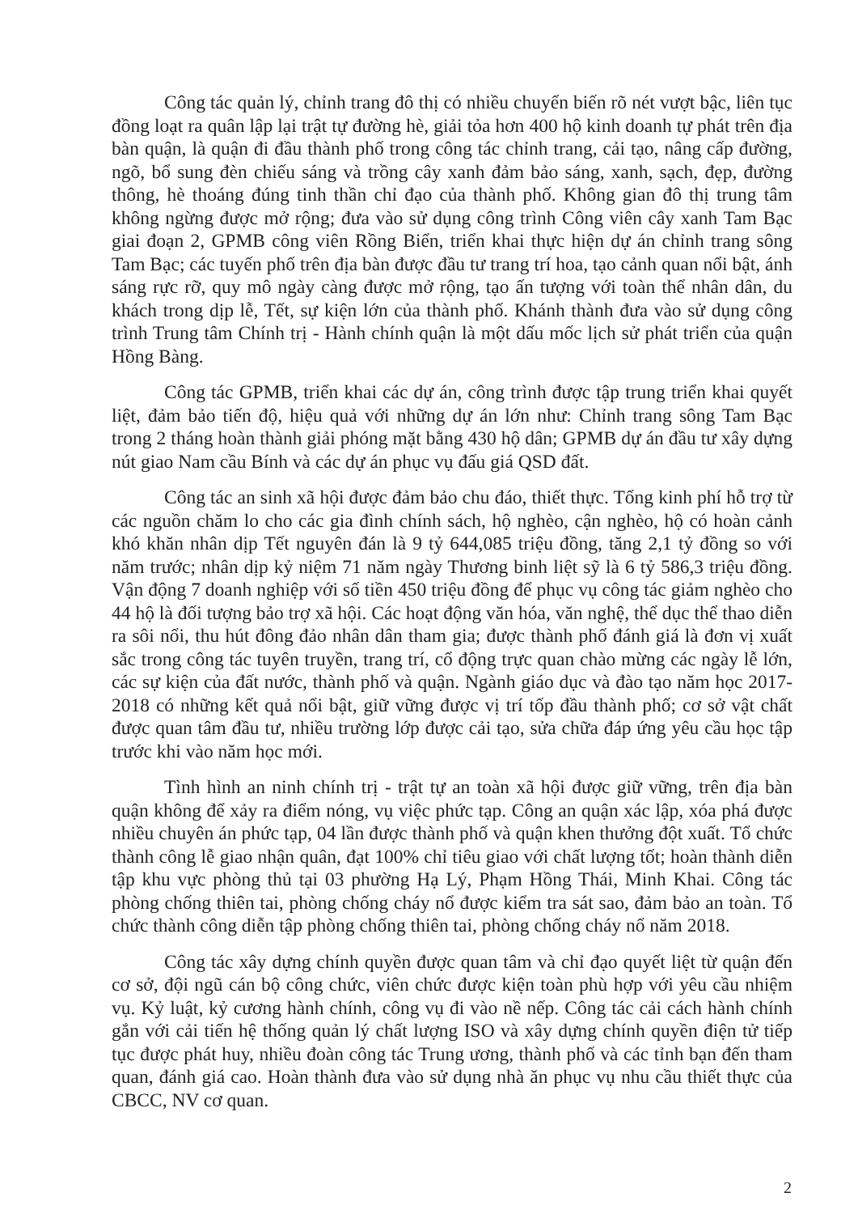Công tác quản lý, chỉnh trang đô thị có nhiều chuyển biến rõ nét vượt bậc, liên tục đồng loạt ra quân lập lại trật tự đường hè, giải tỏa hơn 400 hộ kinh doanh tự phát trên địa bàn quận, là quận đi đầu thành phố trong công tác chỉnh trang, cải tạo, nâng cấp đường, ngõ, bổ sung đèn chiếu sáng và trồng cây xanh đảm bảo sáng, xanh, sạch, đẹp, đường thông, hè thoáng đúng tinh thần chỉ đạo của thành phố. Không gian đô thị trung tâm không ngừng được mở rộng; đưa vào sử dụng công trình Công viên cây xanh Tam Bạc giai đoạn 2, GPMB công viên Rồng Biển, triển khai thực hiện dự án chỉnh trang sông Tam Bạc; các tuyến phố trên địa bàn được đầu tư trang trí hoa, tạo cảnh quan nổi bật, ánh sáng rực rỡ, quy mô ngày càng được mở rộng, tạo ấn tượng với toàn thể nhân dân, du khách trong dịp lễ, Tết, sự kiện lớn của thành phố. Khánh thành đưa vào sử dụng công trình Trung tâm Chính trị - Hành chính quận là một dấu mốc lịch sử phát triển của quận Hồng Bàng.
Công tác GPMB, triển khai các dự án, công trình được tập trung triển khai quyết liệt, đảm bảo tiến độ, hiệu quả với những dự án lớn như: Chỉnh trang sông Tam Bạc trong 2 tháng hoàn thành giải phóng mặt bằng 430 hộ dân; GPMB dự án đầu tư xây dựng nút giao Nam cầu Bính và các dự án phục vụ đấu giá QSD đất.
Công tác an sinh xã hội được đảm bảo chu đáo, thiết thực. Tổng kinh phí hỗ trợ từ các nguồn chăm lo cho các gia đình chính sách, hộ nghèo, cận nghèo, hộ có hoàn cảnh khó khăn nhân dịp Tết nguyên đán là 9 tỷ 644,085 triệu đồng, tăng 2,1 tỷ đồng so với năm trước; nhân dịp kỷ niệm 71 năm ngày Thương binh liệt sỹ là 6 tỷ 586,3 triệu đồng. Vận động 7 doanh nghiệp với số tiền 450 triệu đồng để phục vụ công tác giảm nghèo cho 44 hộ là đối tượng bảo trợ xã hội. Các hoạt động văn hóa, văn nghệ, thể dục thể thao diễn ra sôi nổi, thu hút đông đảo nhân dân tham gia; được thành phố đánh giá là đơn vị xuất sắc trong công tác tuyên truyền, trang trí, cổ động trực quan chào mừng các ngày lễ lớn, các sự kiện của đất nước, thành phố và quận. Ngành giáo dục và đào tạo năm học 2017-2018 có những kết quả nổi bật, giữ vững được vị trí tốp đầu thành phố; cơ sở vật chất được quan tâm đầu tư, nhiều trường lớp được cải tạo, sửa chữa đáp ứng yêu cầu học tập trước khi vào năm học mới.
Tình hình an ninh chính trị - trật tự an toàn xã hội được giữ vững, trên địa bàn quận không để xảy ra điểm nóng, vụ việc phức tạp. Công an quận xác lập, xóa phá được nhiều chuyên án phức tạp, 04 lần được thành phố và quận khen thưởng đột xuất. Tổ chức thành công lễ giao nhận quân, đạt 100% chỉ tiêu giao với chất lượng tốt; hoàn thành diễn tập khu vực phòng thủ tại 03 phường Hạ Lý, Phạm Hồng Thái, Minh Khai. Công tác phòng chống thiên tai, phòng chống cháy nổ được kiểm tra sát sao, đảm bảo an toàn. Tổ chức thành công diễn tập phòng chống thiên tai, phòng chống cháy nổ năm 2018.
Công tác xây dựng chính quyền được quan tâm và chỉ đạo quyết liệt từ quận đến cơ sở, đội ngũ cán bộ công chức, viên chức được kiện toàn phù hợp với yêu cầu nhiệm vụ. Kỷ luật, kỷ cương hành chính, công vụ đi vào nề nếp. Công tác cải cách hành chính gắn với cải tiến hệ thống quản lý chất lượng ISO và xây dựng chính quyền điện tử tiếp tục được phát huy, nhiều đoàn công tác Trung ương, thành phố và các tỉnh bạn đến tham quan, đánh giá cao. Hoàn thành đưa vào sử dụng nhà ăn phục vụ nhu cầu thiết thực của CBCC, NV cơ quan.
2